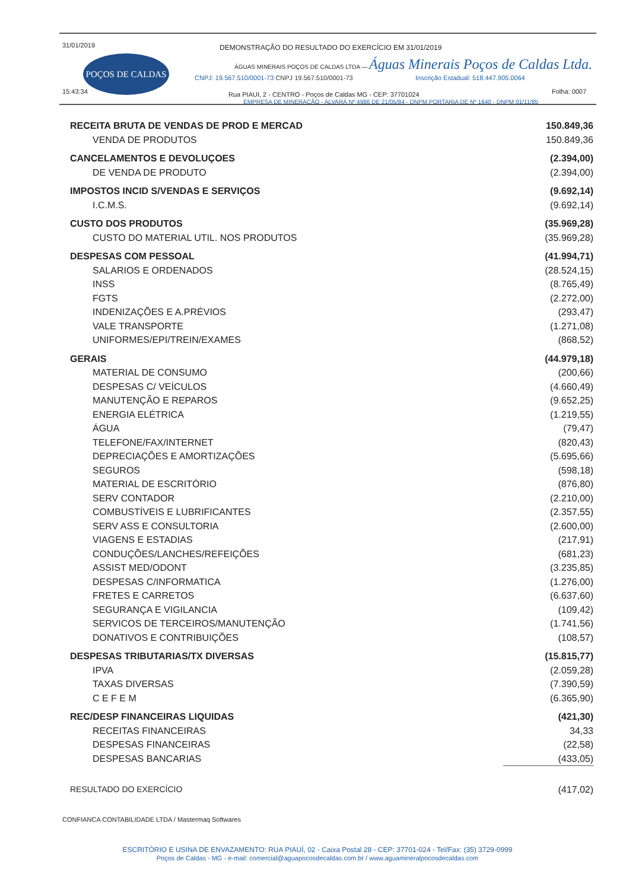31/01/2019
15:43:34
POÇOS DE CALDAS
DEMONSTRAÇÃO DO RESULTADO DO EXERCÍCIO EM 31/01/2019
ÁGUAS MINERAIS POÇOS DE CALDAS LTDA — Águas Minerais Poços de Caldas Ltda.
CNPJ: 19.567.510/0001-73 CNPJ 19.567.510/0001-73
Inscrição Estadual: 518.447.905.0064
Folha: 0007
Rua PIAUI, 2 - CENTRO - Poços de Caldas MG - CEP: 37701024
EMPRESA DE MINERAÇÃO - ALVARÁ Nº 4986 DE 21/05/84 - DNPM PORTARIA DE Nº 1640 - DNPM 01/11/85
| RECEITA BRUTA DE VENDAS DE PROD E MERCAD | 150.849,36 |
| VENDA DE PRODUTOS | 150.849,36 |
| CANCELAMENTOS E DEVOLUÇOES | (2.394,00) |
| DE VENDA DE PRODUTO | (2.394,00) |
| IMPOSTOS INCID S/VENDAS E SERVIÇOS | (9.692,14) |
| I.C.M.S. | (9.692,14) |
| CUSTO DOS PRODUTOS | (35.969,28) |
| CUSTO DO MATERIAL UTIL. NOS PRODUTOS | (35.969,28) |
| DESPESAS COM PESSOAL | (41.994,71) |
| SALARIOS E ORDENADOS | (28.524,15) |
| INSS | (8.765,49) |
| FGTS | (2.272,00) |
| INDENIZAÇÕES E A.PRÉVIOS | (293,47) |
| VALE TRANSPORTE | (1.271,08) |
| UNIFORMES/EPI/TREIN/EXAMES | (868,52) |
| GERAIS | (44.979,18) |
| MATERIAL DE CONSUMO | (200,66) |
| DESPESAS C/ VEÍCULOS | (4.660,49) |
| MANUTENÇÃO E REPAROS | (9.652,25) |
| ENERGIA ELÉTRICA | (1.219,55) |
| ÁGUA | (79,47) |
| TELEFONE/FAX/INTERNET | (820,43) |
| DEPRECIAÇÕES E AMORTIZAÇÕES | (5.695,66) |
| SEGUROS | (598,18) |
| MATERIAL DE ESCRITÓRIO | (876,80) |
| SERV CONTADOR | (2.210,00) |
| COMBUSTÍVEIS E LUBRIFICANTES | (2.357,55) |
| SERV ASS E CONSULTORIA | (2.600,00) |
| VIAGENS E ESTADIAS | (217,91) |
| CONDUÇÕES/LANCHES/REFEIÇÕES | (681,23) |
| ASSIST MED/ODONT | (3.235,85) |
| DESPESAS C/INFORMATICA | (1.276,00) |
| FRETES E CARRETOS | (6.637,60) |
| SEGURANÇA E VIGILANCIA | (109,42) |
| SERVICOS DE TERCEIROS/MANUTENÇÃO | (1.741,56) |
| DONATIVOS E CONTRIBUIÇÕES | (108,57) |
| DESPESAS TRIBUTARIAS/TX DIVERSAS | (15.815,77) |
| IPVA | (2.059,28) |
| TAXAS DIVERSAS | (7.390,59) |
| C E F E M | (6.365,90) |
| REC/DESP FINANCEIRAS LIQUIDAS | (421,30) |
| RECEITAS FINANCEIRAS | 34,33 |
| DESPESAS FINANCEIRAS | (22,58) |
| DESPESAS BANCARIAS | (433,05) |
| RESULTADO DO EXERCÍCIO | (417,02) |
CONFIANCA CONTABILIDADE LTDA / Mastermaq Softwares
ESCRITÓRIO E USINA DE ENVAZAMENTO: RUA PIAUÍ, 02 - Caixa Postal 28 - CEP: 37701-024 - Tel/Fax: (35) 3729-0999
Poços de Caldas - MG - e-mail: comercial@aguapocosdecaldas.com.br / www.aguamineralpocosdecaldas.com